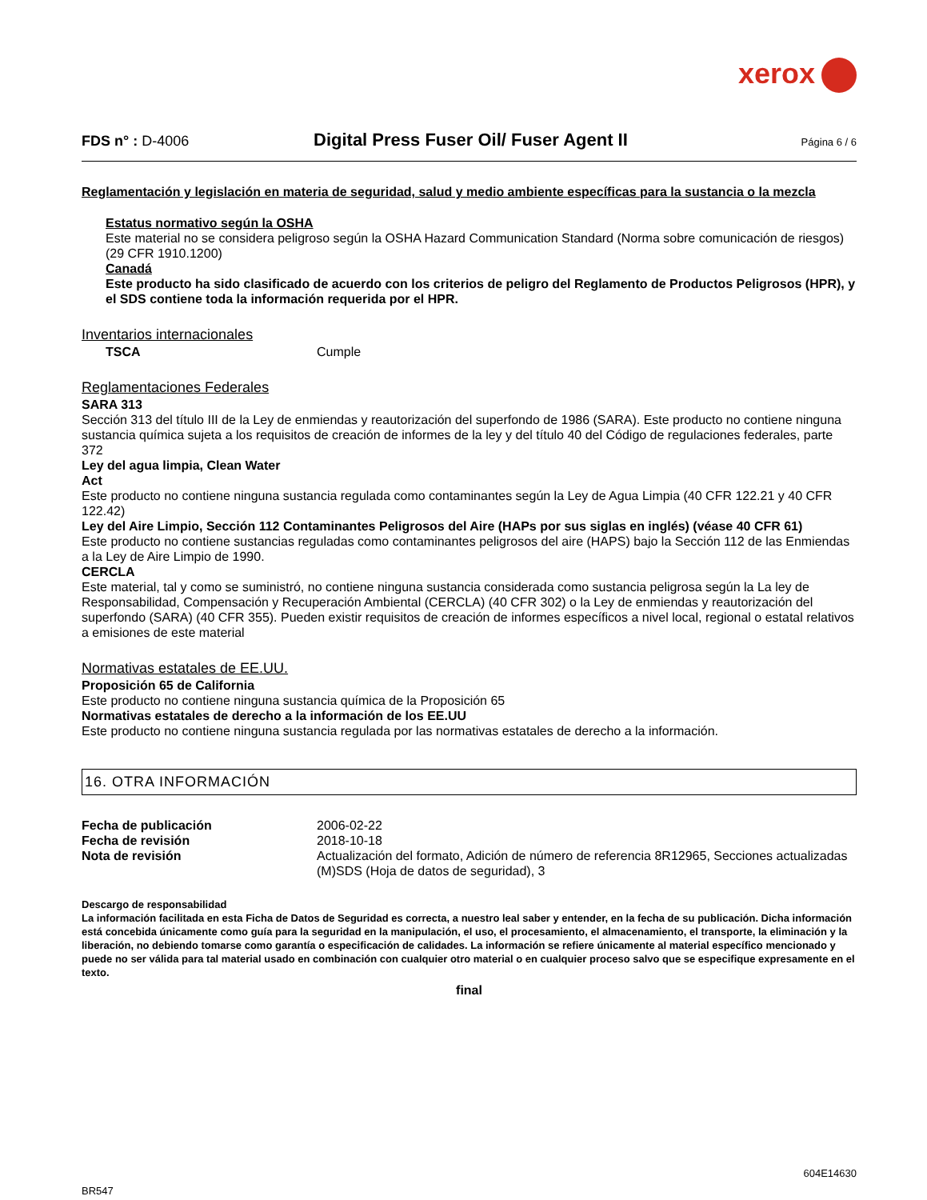xerox
FDS n° : D-4006
Digital Press Fuser Oil/ Fuser Agent II
Página 6 / 6
Reglamentación y legislación en materia de seguridad, salud y medio ambiente específicas para la sustancia o la mezcla
Estatus normativo según la OSHA
Este material no se considera peligroso según la OSHA Hazard Communication Standard (Norma sobre comunicación de riesgos) (29 CFR 1910.1200)
Canadá
Este producto ha sido clasificado de acuerdo con los criterios de peligro del Reglamento de Productos Peligrosos (HPR), y el SDS contiene toda la información requerida por el HPR.
Inventarios internacionales
TSCA Cumple
Reglamentaciones Federales
SARA 313
Sección 313 del título III de la Ley de enmiendas y reautorización del superfondo de 1986 (SARA). Este producto no contiene ninguna sustancia química sujeta a los requisitos de creación de informes de la ley y del título 40 del Código de regulaciones federales, parte 372
Ley del agua limpia, Clean Water
Act
Este producto no contiene ninguna sustancia regulada como contaminantes según la Ley de Agua Limpia (40 CFR 122.21 y 40 CFR 122.42)
Ley del Aire Limpio, Sección 112 Contaminantes Peligrosos del Aire (HAPs por sus siglas en inglés) (véase 40 CFR 61)
Este producto no contiene sustancias reguladas como contaminantes peligrosos del aire (HAPS) bajo la Sección 112 de las Enmiendas a la Ley de Aire Limpio de 1990.
CERCLA
Este material, tal y como se suministró, no contiene ninguna sustancia considerada como sustancia peligrosa según la La ley de Responsabilidad, Compensación y Recuperación Ambiental (CERCLA) (40 CFR 302) o la Ley de enmiendas y reautorización del superfondo (SARA) (40 CFR 355). Pueden existir requisitos de creación de informes específicos a nivel local, regional o estatal relativos a emisiones de este material
Normativas estatales de EE.UU.
Proposición 65 de California
Este producto no contiene ninguna sustancia química de la Proposición 65
Normativas estatales de derecho a la información de los EE.UU
Este producto no contiene ninguna sustancia regulada por las normativas estatales de derecho a la información.
16. OTRA INFORMACIÓN
Fecha de publicación 2006-02-22
Fecha de revisión 2018-10-18
Nota de revisión Actualización del formato, Adición de número de referencia 8R12965, Secciones actualizadas (M)SDS (Hoja de datos de seguridad), 3
Descargo de responsabilidad
La información facilitada en esta Ficha de Datos de Seguridad es correcta, a nuestro leal saber y entender, en la fecha de su publicación. Dicha información está concebida únicamente como guía para la seguridad en la manipulación, el uso, el procesamiento, el almacenamiento, el transporte, la eliminación y la liberación, no debiendo tomarse como garantía o especificación de calidades. La información se refiere únicamente al material específico mencionado y puede no ser válida para tal material usado en combinación con cualquier otro material o en cualquier proceso salvo que se especifique expresamente en el texto.
final
BR547 604E14630